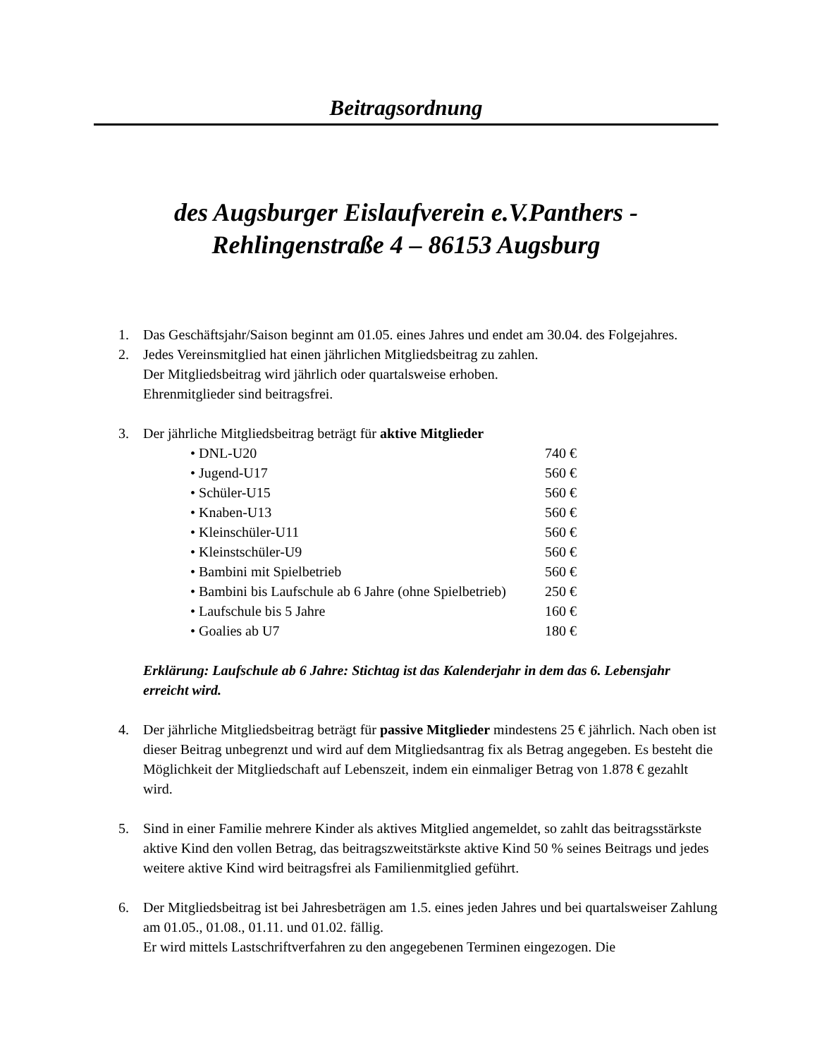Beitragsordnung
des Augsburger Eislaufverein e.V.Panthers -
Rehlingenstraße 4 – 86153 Augsburg
1. Das Geschäftsjahr/Saison beginnt am 01.05. eines Jahres und endet am 30.04. des Folgejahres.
2. Jedes Vereinsmitglied hat einen jährlichen Mitgliedsbeitrag zu zahlen.
Der Mitgliedsbeitrag wird jährlich oder quartalsweise erhoben.
Ehrenmitglieder sind beitragsfrei.
3. Der jährliche Mitgliedsbeitrag beträgt für aktive Mitglieder
| • DNL-U20 | 740 € |
| • Jugend-U17 | 560 € |
| • Schüler-U15 | 560 € |
| • Knaben-U13 | 560 € |
| • Kleinschüler-U11 | 560 € |
| • Kleinstschüler-U9 | 560 € |
| • Bambini mit Spielbetrieb | 560 € |
| • Bambini bis Laufschule ab 6 Jahre (ohne Spielbetrieb) | 250 € |
| • Laufschule bis 5 Jahre | 160 € |
| • Goalies ab U7 | 180 € |
Erklärung: Laufschule ab 6 Jahre: Stichtag ist das Kalenderjahr in dem das 6. Lebensjahr erreicht wird.
4. Der jährliche Mitgliedsbeitrag beträgt für passive Mitglieder mindestens 25 € jährlich. Nach oben ist dieser Beitrag unbegrenzt und wird auf dem Mitgliedsantrag fix als Betrag angegeben. Es besteht die Möglichkeit der Mitgliedschaft auf Lebenszeit, indem ein einmaliger Betrag von 1.878 € gezahlt wird.
5. Sind in einer Familie mehrere Kinder als aktives Mitglied angemeldet, so zahlt das beitragsstärkste aktive Kind den vollen Betrag, das beitragszweitstärkste aktive Kind 50 % seines Beitrags und jedes weitere aktive Kind wird beitragsfrei als Familienmitglied geführt.
6. Der Mitgliedsbeitrag ist bei Jahresbeträgen am 1.5. eines jeden Jahres und bei quartalsweiser Zahlung am 01.05., 01.08., 01.11. und 01.02. fällig.
Er wird mittels Lastschriftverfahren zu den angegebenen Terminen eingezogen. Die